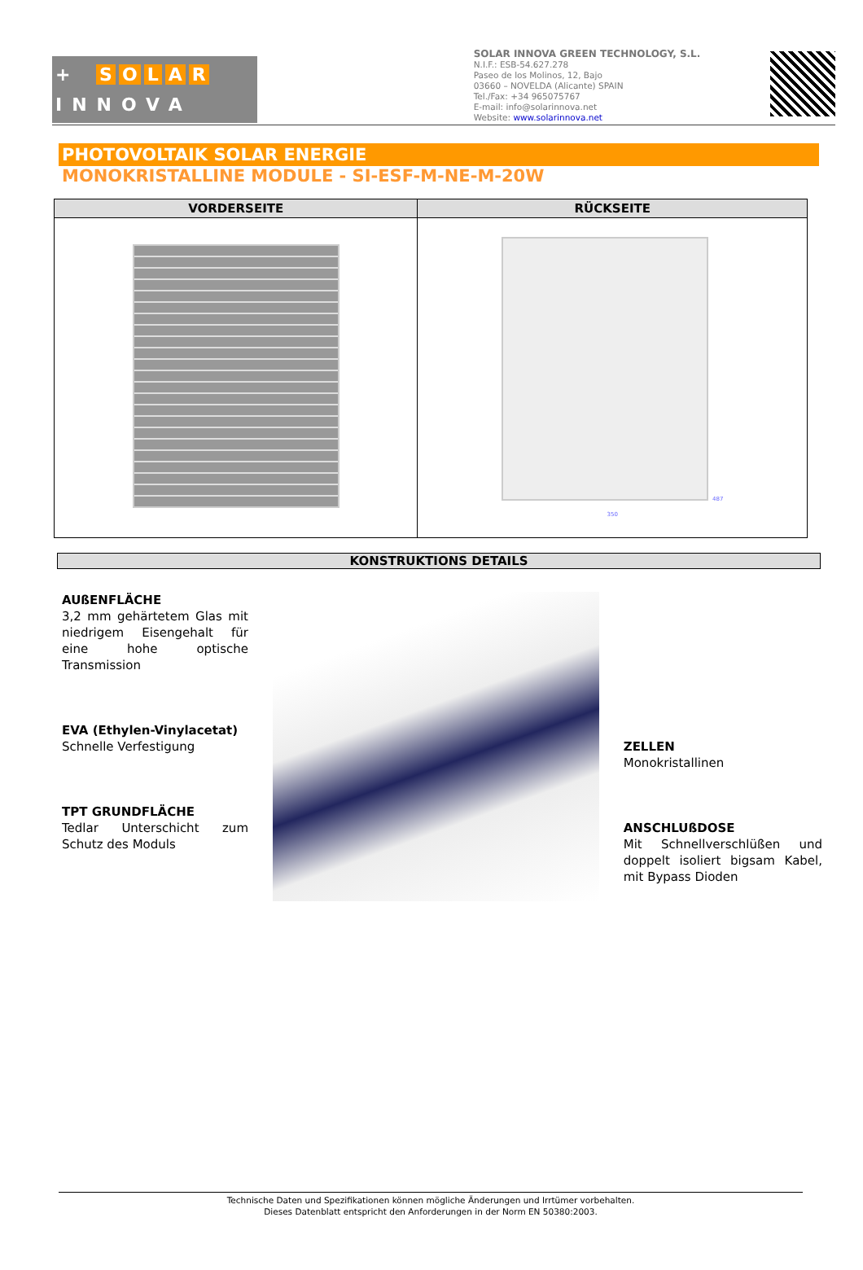+ SOLAR
INNOVA
SOLAR INNOVA GREEN TECHNOLOGY, S.L.
N.I.F.: ESB-54.627.278
Paseo de los Molinos, 12, Bajo
03660 – NOVELDA (Alicante) SPAIN
Tel./Fax: +34 965075767
E-mail: info@solarinnova.net
Website: www.solarinnova.net
PHOTOVOLTAIK SOLAR ENERGIE
MONOKRISTALLINE MODULE - SI-ESF-M-NE-M-20W
| VORDERSEITE | RÜCKSEITE |
| --- | --- |
| | 487 350 |
KONSTRUKTIONS DETAILS
AUßENFLÄCHE
3,2 mm gehärtetem Glas mit niedrigem Eisengehalt für eine hohe optische Transmission
EVA (Ethylen-Vinylacetat)
Schnelle Verfestigung
TPT GRUNDFLÄCHE
Tedlar Unterschicht zum Schutz des Moduls
ZELLEN
Monokristallinen
ANSCHLUßDOSE
Mit Schnellverschlüßen und doppelt isoliert bigsam Kabel, mit Bypass Dioden
Technische Daten und Spezifikationen können mögliche Änderungen und Irrtümer vorbehalten.
Dieses Datenblatt entspricht den Anforderungen in der Norm EN 50380:2003.